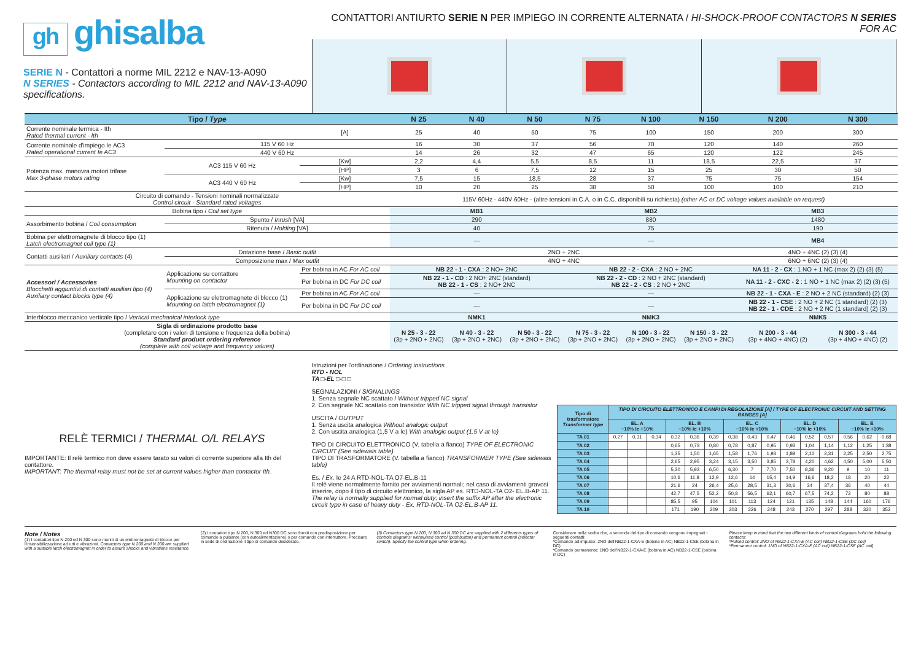gh ghisalba
SERIE N - Contattori a norme MIL 2212 e NAV-13-A090
N SERIES - Contactors according to MIL 2212 and NAV-13-A090 specifications.
CONTATTORI ANTIURTO SERIE N PER IMPIEGO IN CORRENTE ALTERNATA / HI-SHOCK-PROOF CONTACTORS N SERIES FOR AC
| Tipo / Type | | | N 25 | N 40 | N 50 | N 75 | N 100 | N 150 | N 200 | N 300 |
| --- | --- | --- | --- | --- | --- | --- | --- | --- | --- | --- |
| Corrente nominale termica - Ith Rated thermal current - Ith | | [A] | 25 | 40 | 50 | 75 | 100 | 150 | 200 | 300 |
| Corrente nominale d'impiego Ie AC3 Rated operational current Ie AC3 | 115 V 60 Hz | | 16 | 30 | 37 | 56 | 70 | 120 | 140 | 260 |
| | 440 V 60 Hz | | 14 | 26 | 32 | 47 | 65 | 120 | 122 | 245 |
| Potenza max. manovra motori trifase Max 3-phase motors rating | AC3 115 V 60 Hz | [Kw] | 2,2 | 4,4 | 5,5 | 8,5 | 11 | 18,5 | 22,5 | 37 |
| | | [HP] | 3 | 6 | 7,5 | 12 | 15 | 25 | 30 | 50 |
| | AC3 440 V 60 Hz | [Kw] | 7,5 | 15 | 18,5 | 28 | 37 | 75 | 75 | 154 |
| | | [HP] | 10 | 20 | 25 | 38 | 50 | 100 | 100 | 210 |
| Circuito di comando - Tensioni nominali normalizzate Control circuit - Standard rated voltages | | | 115V 60Hz - 440V 60Hz - (altre tensioni in C.A. o in C.C. disponibili su richiesta) (other AC or DC voltage values available on request) | | | | | | | |
| Bobina tipo / Coil set type | | | MB1 | | | MB2 | | | MB3 | |
| Assorbimento bobina / Coil consumption | Spunto / Inrush [VA] | | 290 | | | 880 | | | 1480 | |
| | Ritenuta / Holding [VA] | | 40 | | | 75 | | | 190 | |
| Bobina per elettromagnete di blocco tipo (1) Latch electromagnet coil type (1) | | | — | | | — | | | MB4 | |
| Contatti ausiliari / Auxiliary contacts (4) | Dotazione base / Basic outfit | | 2NO + 2NC | | | | | | 4NO + 4NC (2) (3) (4) | |
| | Composizione max / Max outfit | | 4NO + 4NC | | | | | | 6NO + 6NC (2) (3) (4) | |
| Accessori / Accessories Blocchetti aggiuntivi di contatti ausiliari tipo (4) Auxiliary contact blocks type (4) | Applicazione su contattore Mounting on contactor | Per bobina in AC For AC coil | NB 22 - 1 - CXA : 2 NO+ 2NC | | | NB 22 - 2 - CXA : 2 NO + 2NC | | | NA 11 - 2 - CX : 1 NO + 1 NC (max 2) (2) (3) (5) | |
| | | Per bobina in DC For DC coil | NB 22 - 1 - CD : 2 NO+ 2NC (standard) NB 22 - 1 - CS : 2 NO+ 2NC | | | NB 22 - 2 - CD : 2 NO + 2NC (standard) NB 22 - 2 - CS : 2 NO + 2NC | | | NA 11 - 2 - CXC - 2 : 1 NO + 1 NC (max 2) (2) (3) (5) | |
| | Applicazione su elettromagnete di blocco (1) Mounting on latch electromagnet (1) | Per bobina in AC For AC coil | — | | | — | | | NB 22 - 1 - CXA - E : 2 NO + 2 NC (standard) (2) (3) | |
| | | Per bobina in DC For DC coil | — | | | — | | | NB 22 - 1 - CSE : 2 NO + 2 NC (1 standard) (2) (3) NB 22 - 1 - CDE : 2 NO + 2 NC (1 standard) (2) (3) | |
| Interblocco meccanico verticale tipo / Vertical mechanical interlock type | | | NMK1 | | | NMK3 | | | NMK5 | |
| Sigla di ordinazione prodotto base (completare con i valori di tensione e frequenza della bobina) Standard product ordering reference (complete with coil voltage and frequency values) | | | N 25 - 3 - 22 (3p + 2NO + 2NC) | N 40 - 3 - 22 (3p + 2NO + 2NC) | N 50 - 3 - 22 (3p + 2NO + 2NC) | N 75 - 3 - 22 (3p + 2NO + 2NC) | N 100 - 3 - 22 (3p + 2NO + 2NC) | N 150 - 3 - 22 (3p + 2NO + 2NC) | N 200 - 3 - 44 (3p + 4NO + 4NC) (2) | N 300 - 3 - 44 (3p + 4NO + 4NC) (2) |
RELÈ TERMICI / THERMAL O/L RELAYS
IMPORTANTE: Il relè termico non deve essere tarato su valori di corrente superiore alla Ith del contattore.
IMPORTANT: The thermal relay must not be set at current values higher than contactor Ith.
Istruzioni per l'ordinazione / Ordering instructions
RTD - NOL
TA □-EL □-□ □
SEGNALAZIONI / SIGNALINGS
1. Senza segnale NC scattato / Without tripped NC signal
2. Con segnale NC scattato con transistor With NC tripped signal through transistor
USCITA / OUTPUT
1. Senza uscita analogica Without analogic output
2. Con uscita analogica (1,5 V a Ie) With analogic output (1.5 V at Ie)
TIPO DI CIRCUITO ELETTRONICO (V. tabella a fianco) TYPE OF ELECTRONIC CIRCUIT (See sidewais table)
TIPO DI TRASFORMATORE (V. tabella a fianco) TRANSFORMER TYPE (See sidewais table)
Es. / Ex. Ie 24 A RTD-NOL-TA O7-EL.B-11
Il relè viene normalmente fornito per avviamenti normali; nel caso di avviamenti gravosi inserire, dopo il tipo di circuito elettronico, la sigla AP es. RTD-NOL-TA O2- EL.B-AP 11. The relay is normally supplied for normal duty; insert the suffix AP after the electronic circuit type in case of heavy duty - Ex. RTD-NOL-TA O2-EL.B-AP 11.
| Tipo di trasformatore Transformer type | TIPO DI CIRCUITO ELETTRONICO E CAMPI DI REGOLAZIONE [A] / TYPE OF ELECTRONIC CIRCUIT AND SETTING RANGES [A] | | | | | | | | | | | | | | |
| --- | --- | --- | --- | --- | --- | --- | --- | --- | --- | --- | --- | --- | --- | --- | --- |
| | EL. A −10% Ie +10% | | | EL. B −10% Ie +10% | | | EL. C −10% Ie +10% | | | EL. D −10% Ie +10% | | | EL. E −10% Ie +10% | | |
| TA 01 | 0,27 | 0,31 | 0,34 | 0,32 | 0,36 | 0,39 | 0,38 | 0,43 | 0,47 | 0,46 | 0,52 | 0,57 | 0,56 | 0,62 | 0,68 |
| TA 02 | | | | 0,65 | 0,73 | 0,80 | 0,78 | 0,87 | 0,95 | 0,93 | 1,04 | 1,14 | 1,12 | 1,25 | 1,38 |
| TA 03 | | | | 1,35 | 1,50 | 1,65 | 1,58 | 1,76 | 1,93 | 1,89 | 2,10 | 2,31 | 2,25 | 2,50 | 2,75 |
| TA 04 | | | | 2,65 | 2,95 | 3,24 | 3,15 | 3,50 | 3,85 | 3,78 | 4,20 | 4,62 | 4,50 | 5,00 | 5,50 |
| TA 05 | | | | 5,30 | 5,93 | 6,50 | 6,30 | 7 | 7,70 | 7,50 | 8,36 | 9,20 | 9 | 10 | 11 |
| TA 06 | | | | 10,6 | 11,8 | 12,9 | 12,6 | 14 | 15,4 | 14,9 | 16,6 | 18,2 | 18 | 20 | 22 |
| TA 07 | | | | 21,6 | 24 | 26,4 | 25,6 | 28,5 | 31,3 | 30,6 | 34 | 37,4 | 36 | 40 | 44 |
| TA 08 | | | | 42,7 | 47,5 | 52,2 | 50,8 | 56,5 | 62,1 | 60,7 | 67,5 | 74,2 | 72 | 80 | 88 |
| TA 09 | | | | 85,5 | 95 | 104 | 101 | 113 | 124 | 121 | 135 | 148 | 144 | 160 | 176 |
| TA 10 | | | | 171 | 190 | 209 | 203 | 226 | 248 | 243 | 270 | 297 | 288 | 320 | 352 |
Note / Notes
(1) I contattori tipo N 200 ed N 300 sono muniti di un elettromagnete di blocco per l'insensibilizzazione ad urti e vibrazioni. Contactors type N 200 and N 300 are supplied with a suitable latch electromagnet in order to assure shocks and vibrations resistance.
(2) I contattori tipo N 200, N 300 ed N300 DC sono forniti con predisposizione per comando a pulsante (con autoalimentazione) o per comando con interruttore. Precisare in sede di ordinazione il tipo di comando desiderato.
(3) Contactors type N 200, N 300 ad N 300 DC are supplied with 2 differents types of controls diagrams: withpulsed control (pushbutton) and permanent control (selector switch). Specify the control type when ordering.
Considerare nella scelta che, a seconda del tipo di comando vengono impegnati i seguenti contatti:
*Comando ad impulso: 2NO dell'NB22-1-CXA-E (bobina in AC) NB22-1-CSE (bobina in DC)
*Comando permanente: 1NO dell'NB22-1-CXA-E (bobina in AC) NB22-1-CSE (bobina in DC)
Please keep in mind that the two different kinds of control diagrams hold the following contacts:
*Pulsed control: 2NO of NB22-1-CXA-E (AC coil) NB22-1-CSE (DC coil)
*Permanent control: 1NO of NB22-1-CXA-E (AC coil) NB22-1-CSE (AC coil)